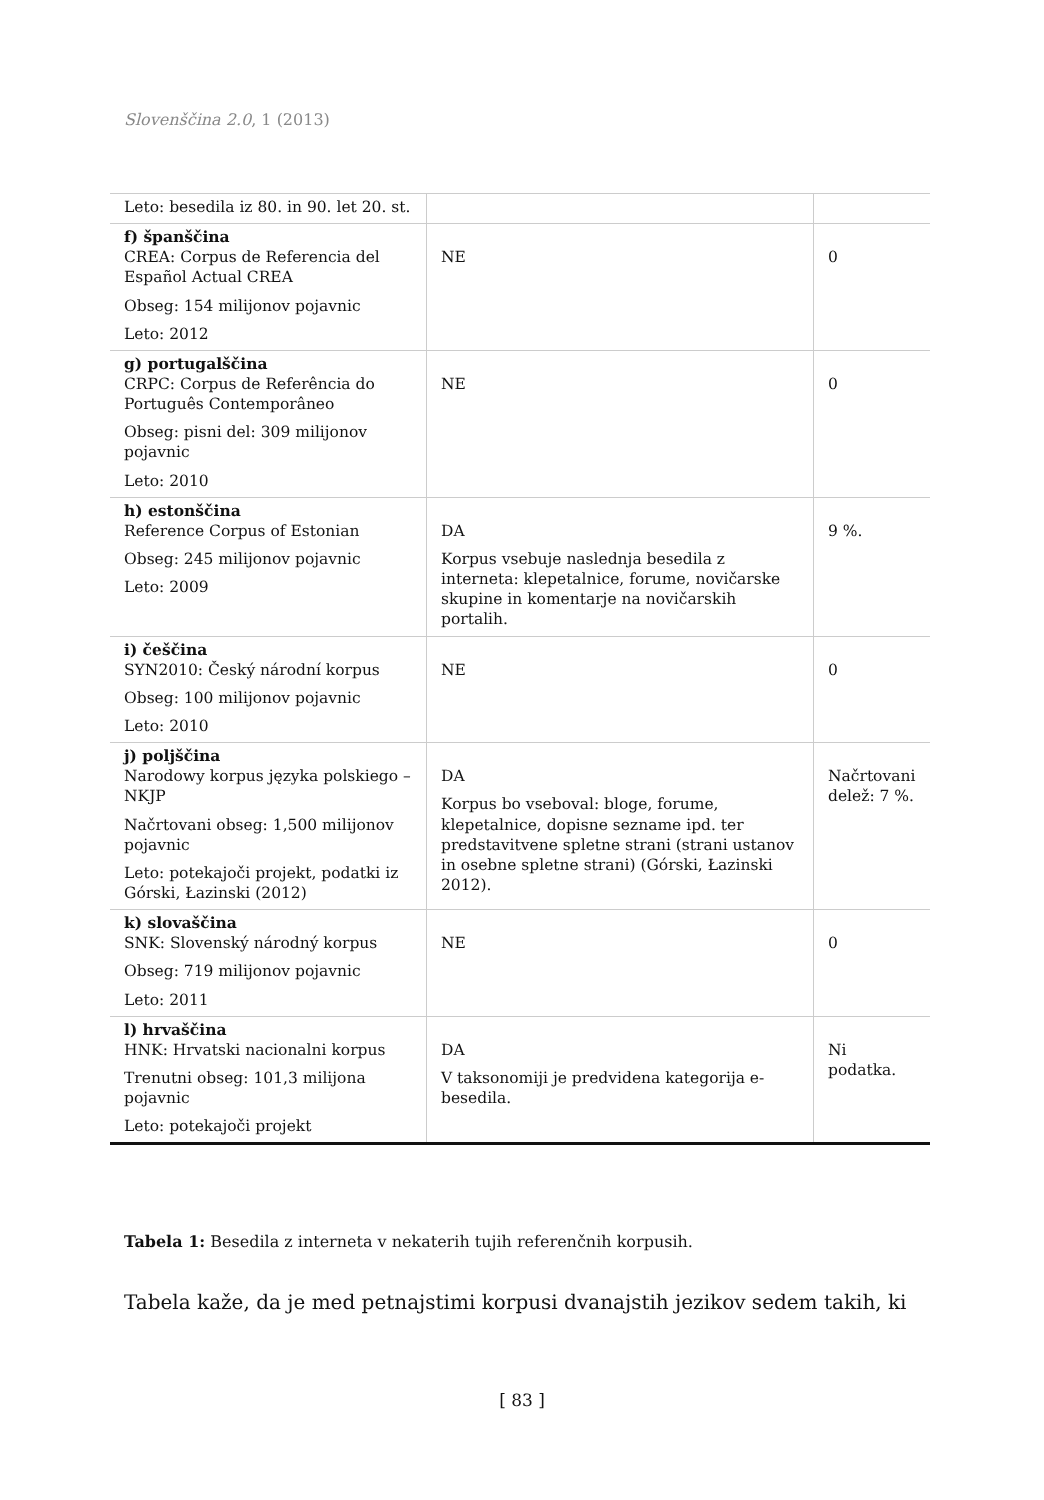Slovenščina 2.0, 1 (2013)
| Leto: besedila iz 80. in 90. let 20. st. | | |
| f) španščina CREA: Corpus de Referencia del Español Actual CREA Obseg: 154 milijonov pojavnic Leto: 2012 | NE | 0 |
| g) portugalščina CRPC: Corpus de Referência do Português Contemporâneo Obseg: pisni del: 309 milijonov pojavnic Leto: 2010 | NE | 0 |
| h) estonščina Reference Corpus of Estonian Obseg: 245 milijonov pojavnic Leto: 2009 | DA Korpus vsebuje naslednja besedila z interneta: klepetalnice, forume, novičarske skupine in komentarje na novičarskih portalih. | 9 %. |
| i) češčina SYN2010: Český národní korpus Obseg: 100 milijonov pojavnic Leto: 2010 | NE | 0 |
| j) poljščina Narodowy korpus języka polskiego – NKJP Načrtovani obseg: 1,500 milijonov pojavnic Leto: potekajoči projekt, podatki iz Górski, Łazinski (2012) | DA Korpus bo vseboval: bloge, forume, klepetalnice, dopisne sezname ipd. ter predstavitvene spletne strani (strani ustanov in osebne spletne strani) (Górski, Łazinski 2012). | Načrtovani delež: 7 %. |
| k) slovaščina SNK: Slovenský národný korpus Obseg: 719 milijonov pojavnic Leto: 2011 | NE | 0 |
| l) hrvaščina HNK: Hrvatski nacionalni korpus Trenutni obseg: 101,3 milijona pojavnic Leto: potekajoči projekt | DA V taksonomiji je predvidena kategorija e-besedila. | Ni podatka. |
Tabela 1: Besedila z interneta v nekaterih tujih referenčnih korpusih.
Tabela kaže, da je med petnajstimi korpusi dvanajstih jezikov sedem takih, ki
[ 83 ]